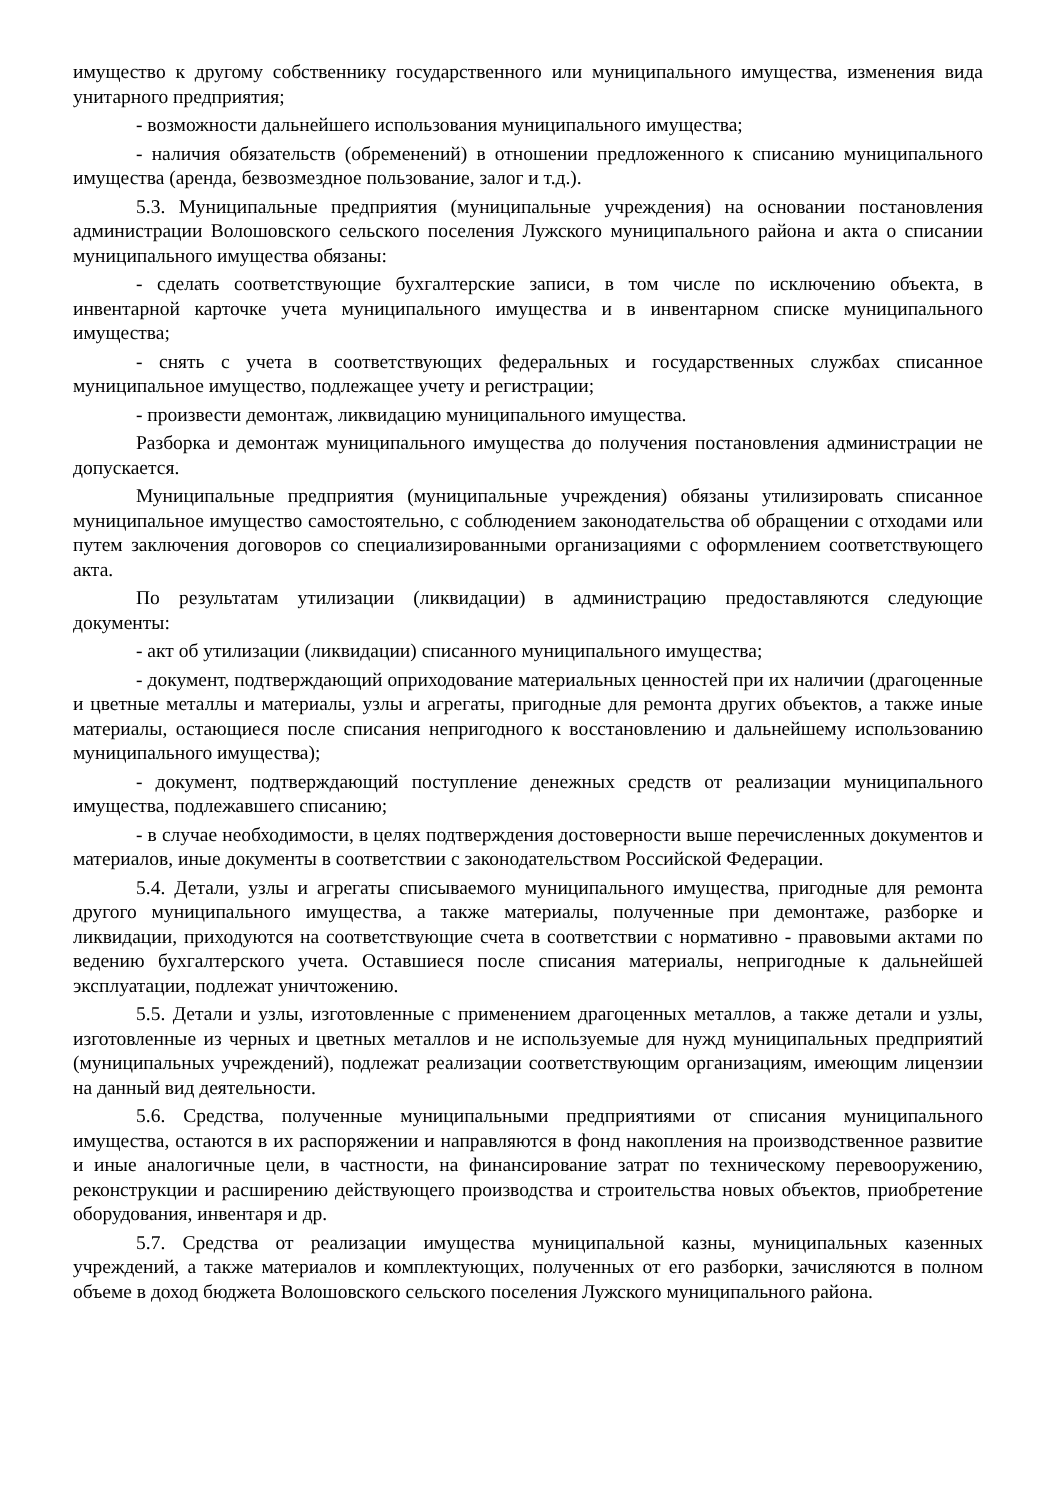имущество к другому собственнику государственного или муниципального имущества, изменения вида унитарного предприятия;
- возможности дальнейшего использования муниципального имущества;
- наличия обязательств (обременений) в отношении предложенного к списанию муниципального имущества (аренда, безвозмездное пользование, залог и т.д.).
5.3. Муниципальные предприятия (муниципальные учреждения) на основании постановления администрации Волошовского сельского поселения Лужского муниципального района и акта о списании муниципального имущества обязаны:
- сделать соответствующие бухгалтерские записи, в том числе по исключению объекта, в инвентарной карточке учета муниципального имущества и в инвентарном списке муниципального имущества;
- снять с учета в соответствующих федеральных и государственных службах списанное муниципальное имущество, подлежащее учету и регистрации;
- произвести демонтаж, ликвидацию муниципального имущества.
Разборка и демонтаж муниципального имущества до получения постановления администрации не допускается.
Муниципальные предприятия (муниципальные учреждения) обязаны утилизировать списанное муниципальное имущество самостоятельно, с соблюдением законодательства об обращении с отходами или путем заключения договоров со специализированными организациями с оформлением соответствующего акта.
По результатам утилизации (ликвидации) в администрацию предоставляются следующие документы:
- акт об утилизации (ликвидации) списанного муниципального имущества;
- документ, подтверждающий оприходование материальных ценностей при их наличии (драгоценные и цветные металлы и материалы, узлы и агрегаты, пригодные для ремонта других объектов, а также иные материалы, остающиеся после списания непригодного к восстановлению и дальнейшему использованию муниципального имущества);
- документ, подтверждающий поступление денежных средств от реализации муниципального имущества, подлежавшего списанию;
- в случае необходимости, в целях подтверждения достоверности выше перечисленных документов и материалов, иные документы в соответствии с законодательством Российской Федерации.
5.4. Детали, узлы и агрегаты списываемого муниципального имущества, пригодные для ремонта другого муниципального имущества, а также материалы, полученные при демонтаже, разборке и ликвидации, приходуются на соответствующие счета в соответствии с нормативно - правовыми актами по ведению бухгалтерского учета. Оставшиеся после списания материалы, непригодные к дальнейшей эксплуатации, подлежат уничтожению.
5.5. Детали и узлы, изготовленные с применением драгоценных металлов, а также детали и узлы, изготовленные из черных и цветных металлов и не используемые для нужд муниципальных предприятий (муниципальных учреждений), подлежат реализации соответствующим организациям, имеющим лицензии на данный вид деятельности.
5.6. Средства, полученные муниципальными предприятиями от списания муниципального имущества, остаются в их распоряжении и направляются в фонд накопления на производственное развитие и иные аналогичные цели, в частности, на финансирование затрат по техническому перевооружению, реконструкции и расширению действующего производства и строительства новых объектов, приобретение оборудования, инвентаря и др.
5.7. Средства от реализации имущества муниципальной казны, муниципальных казенных учреждений, а также материалов и комплектующих, полученных от его разборки, зачисляются в полном объеме в доход бюджета Волошовского сельского поселения Лужского муниципального района.